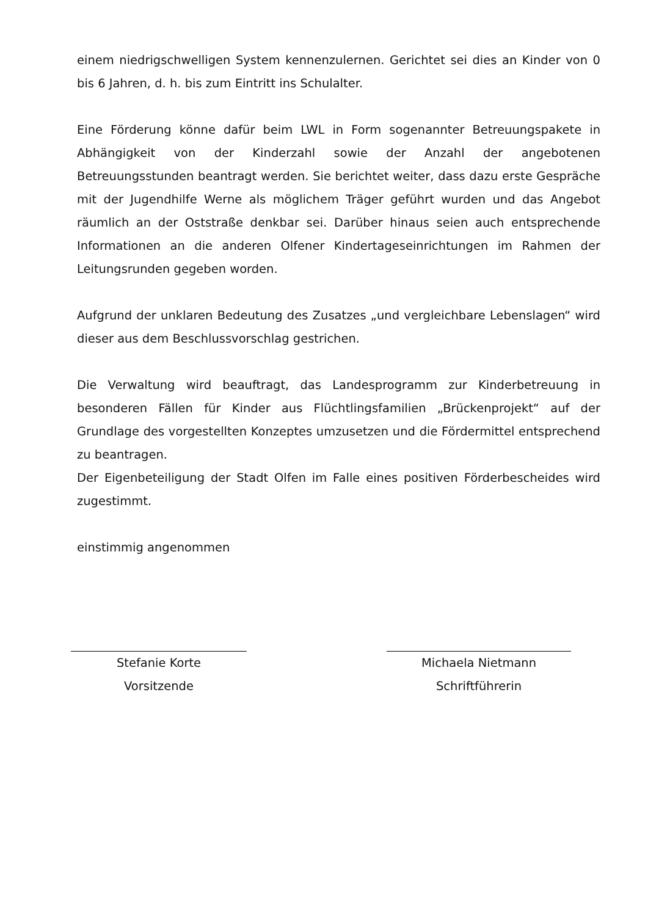einem niedrigschwelligen System kennenzulernen. Gerichtet sei dies an Kinder von 0 bis 6 Jahren, d. h. bis zum Eintritt ins Schulalter.
Eine Förderung könne dafür beim LWL in Form sogenannter Betreuungspakete in Abhängigkeit von der Kinderzahl sowie der Anzahl der angebotenen Betreuungsstunden beantragt werden. Sie berichtet weiter, dass dazu erste Gespräche mit der Jugendhilfe Werne als möglichem Träger geführt wurden und das Angebot räumlich an der Oststraße denkbar sei. Darüber hinaus seien auch entsprechende Informationen an die anderen Olfener Kindertageseinrichtungen im Rahmen der Leitungsrunden gegeben worden.
Aufgrund der unklaren Bedeutung des Zusatzes „und vergleichbare Lebenslagen“ wird dieser aus dem Beschlussvorschlag gestrichen.
Die Verwaltung wird beauftragt, das Landesprogramm zur Kinderbetreuung in besonderen Fällen für Kinder aus Flüchtlingsfamilien „Brückenprojekt“ auf der Grundlage des vorgestellten Konzeptes umzusetzen und die Fördermittel entsprechend zu beantragen.
Der Eigenbeteiligung der Stadt Olfen im Falle eines positiven Förderbescheides wird zugestimmt.
einstimmig angenommen
Stefanie Korte
Vorsitzende
Michaela Nietmann
Schriftführerin